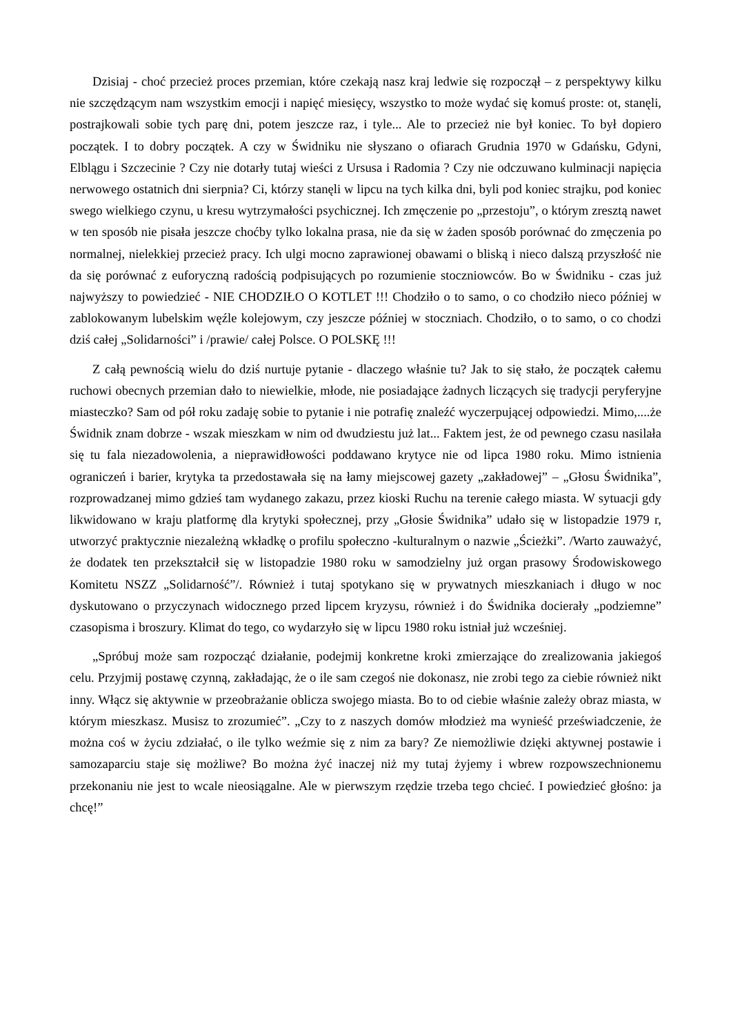Dzisiaj - choć przecież proces przemian, które czekają nasz kraj ledwie się rozpoczął – z perspektywy kilku nie szczędzącym nam wszystkim emocji i napięć miesięcy, wszystko to może wydać się komuś proste: ot, stanęli, postrajkowali sobie tych parę dni, potem jeszcze raz, i tyle... Ale to przecież nie był koniec. To był dopiero początek. I to dobry początek. A czy w Świdniku nie słyszano o ofiarach Grudnia 1970 w Gdańsku, Gdyni, Elblągu i Szczecinie ? Czy nie dotarły tutaj wieści z Ursusa i Radomia ? Czy nie odczuwano kulminacji napięcia nerwowego ostatnich dni sierpnia? Ci, którzy stanęli w lipcu na tych kilka dni, byli pod koniec strajku, pod koniec swego wielkiego czynu, u kresu wytrzymałości psychicznej. Ich zmęczenie po „przestoju”, o którym zresztą nawet w ten sposób nie pisała jeszcze choćby tylko lokalna prasa, nie da się w żaden sposób porównać do zmęczenia po normalnej, nielekkiej przecież pracy. Ich ulgi mocno zaprawionej obawami o bliską i nieco dalszą przyszłość nie da się porównać z euforyczną radością podpisujących po rozumienie stoczniowców. Bo w Świdniku - czas już najwyższy to powiedzieć - NIE CHODZIŁO O KOTLET !!! Chodziło o to samo, o co chodziło nieco później w zablokowanym lubelskim węźle kolejowym, czy jeszcze później w stoczniach. Chodziło, o to samo, o co chodzi dziś całej „Solidarności” i /prawie/ całej Polsce. O POLSKĘ !!!
Z całą pewnością wielu do dziś nurtuje pytanie - dlaczego właśnie tu? Jak to się stało, że początek całemu ruchowi obecnych przemian dało to niewielkie, młode, nie posiadające żadnych liczących się tradycji peryferyjne miasteczko? Sam od pół roku zadaję sobie to pytanie i nie potrafię znaleźć wyczerpującej odpowiedzi. Mimo,....że Świdnik znam dobrze - wszak mieszkam w nim od dwudziestu już lat... Faktem jest, że od pewnego czasu nasilała się tu fala niezadowolenia, a nieprawidłowości poddawano krytyce nie od lipca 1980 roku. Mimo istnienia ograniczeń i barier, krytyka ta przedostawała się na łamy miejscowej gazety „zakładowej” – „Głosu Świdnika”, rozprowadzanej mimo gdzieś tam wydanego zakazu, przez kioski Ruchu na terenie całego miasta. W sytuacji gdy likwidowano w kraju platformę dla krytyki społecznej, przy „Głosie Świdnika” udało się w listopadzie 1979 r, utworzyć praktycznie niezależną wkładkę o profilu społeczno -kulturalnym o nazwie „Ścieżki”. /Warto zauważyć, że dodatek ten przekształcił się w listopadzie 1980 roku w samodzielny już organ prasowy Środowiskowego Komitetu NSZZ „Solidarność”/. Również i tutaj spotykano się w prywatnych mieszkaniach i długo w noc dyskutowano o przyczynach widocznego przed lipcem kryzysu, również i do Świdnika docierały „podziemne” czasopisma i broszury. Klimat do tego, co wydarzyło się w lipcu 1980 roku istniał już wcześniej.
„Spróbuj może sam rozpocząć działanie, podejmij konkretne kroki zmierzające do zrealizowania jakiegoś celu. Przyjmij postawę czynną, zakładając, że o ile sam czegoś nie dokonasz, nie zrobi tego za ciebie również nikt inny. Włącz się aktywnie w przeobrażanie oblicza swojego miasta. Bo to od ciebie właśnie zależy obraz miasta, w którym mieszkasz. Musisz to zrozumieć”. „Czy to z naszych domów młodzież ma wynieść przeświadczenie, że można coś w życiu zdziałać, o ile tylko weźmie się z nim za bary? Ze niemożliwie dzięki aktywnej postawie i samozaparciu staje się możliwe? Bo można żyć inaczej niż my tutaj żyjemy i wbrew rozpowszechnionemu przekonaniu nie jest to wcale nieosiągalne. Ale w pierwszym rzędzie trzeba tego chcieć. I powiedzieć głośno: ja chcę!”